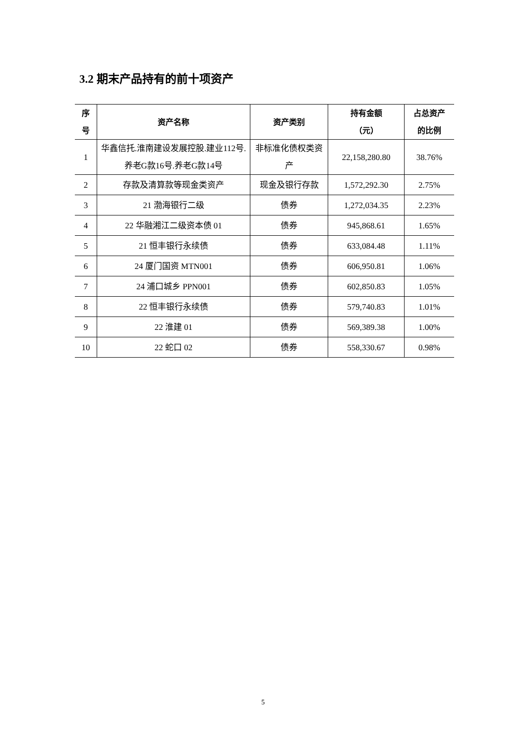3.2 期末产品持有的前十项资产
| 序 号 | 资产名称 | 资产类别 | 持有金额 （元） | 占总资产 的比例 |
| --- | --- | --- | --- | --- |
| 1 | 华鑫信托.淮南建设发展控股.建业112号.养老G款16号.养老G款14号 | 非标准化债权类资产 | 22,158,280.80 | 38.76% |
| 2 | 存款及清算款等现金类资产 | 现金及银行存款 | 1,572,292.30 | 2.75% |
| 3 | 21 渤海银行二级 | 债券 | 1,272,034.35 | 2.23% |
| 4 | 22 华融湘江二级资本债 01 | 债券 | 945,868.61 | 1.65% |
| 5 | 21 恒丰银行永续债 | 债券 | 633,084.48 | 1.11% |
| 6 | 24 厦门国资 MTN001 | 债券 | 606,950.81 | 1.06% |
| 7 | 24 浦口城乡 PPN001 | 债券 | 602,850.83 | 1.05% |
| 8 | 22 恒丰银行永续债 | 债券 | 579,740.83 | 1.01% |
| 9 | 22 淮建 01 | 债券 | 569,389.38 | 1.00% |
| 10 | 22 蛇口 02 | 债券 | 558,330.67 | 0.98% |
5